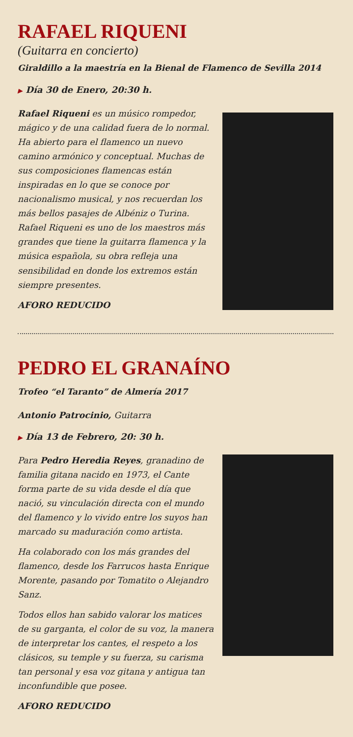RAFAEL RIQUENI
(Guitarra en concierto)
Giraldillo a la maestría en la Bienal de Flamenco de Sevilla 2014
▶ Día 30 de Enero, 20:30 h.
Rafael Riqueni es un músico rompedor, mágico y de una calidad fuera de lo normal. Ha abierto para el flamenco un nuevo camino armónico y conceptual. Muchas de sus composiciones flamencas están inspiradas en lo que se conoce por nacionalismo musical, y nos recuerdan los más bellos pasajes de Albéniz o Turina. Rafael Riqueni es uno de los maestros más grandes que tiene la guitarra flamenca y la música española, su obra refleja una sensibilidad en donde los extremos están siempre presentes.
AFORO REDUCIDO
PEDRO EL GRANAÍNO
Trofeo “el Taranto” de Almería 2017
Antonio Patrocinio, Guitarra
▶ Día 13 de Febrero, 20: 30 h.
Para Pedro Heredia Reyes, granadino de familia gitana nacido en 1973, el Cante forma parte de su vida desde el día que nació, su vinculación directa con el mundo del flamenco y lo vivido entre los suyos han marcado su maduración como artista.
Ha colaborado con los más grandes del flamenco, desde los Farrucos hasta Enrique Morente, pasando por Tomatito o Alejandro Sanz.
Todos ellos han sabido valorar los matices de su garganta, el color de su voz, la manera de interpretar los cantes, el respeto a los clásicos, su temple y su fuerza, su carisma tan personal y esa voz gitana y antigua tan inconfundible que posee.
AFORO REDUCIDO